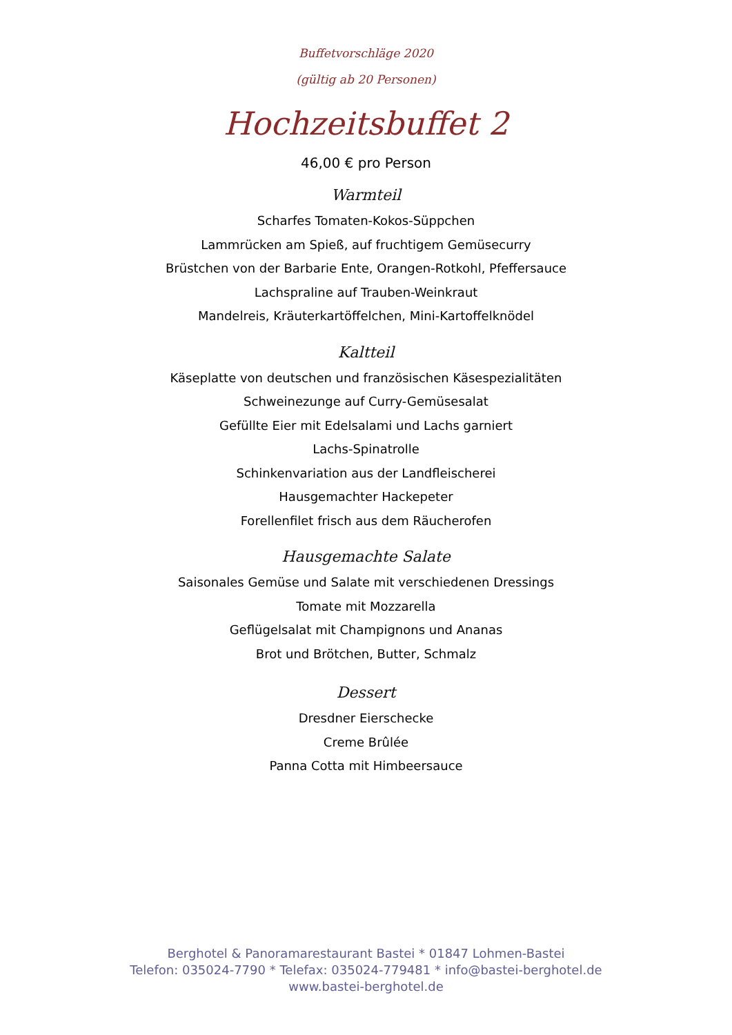Buffetvorschläge 2020
(gültig ab 20 Personen)
Hochzeitsbuffet 2
46,00 € pro Person
Warmteil
Scharfes Tomaten-Kokos-Süppchen
Lammrücken am Spieß, auf fruchtigem Gemüsecurry
Brüstchen von der Barbarie Ente, Orangen-Rotkohl, Pfeffersauce
Lachspraline auf Trauben-Weinkraut
Mandelreis, Kräuterkartöffelchen, Mini-Kartoffelknödel
Kaltteil
Käseplatte von deutschen und französischen Käsespezialitäten
Schweinezunge auf Curry-Gemüsesalat
Gefüllte Eier mit Edelsalami und Lachs garniert
Lachs-Spinatrolle
Schinkenvariation aus der Landfleischerei
Hausgemachter Hackepeter
Forellenfilet frisch aus dem Räucherofen
Hausgemachte Salate
Saisonales Gemüse und Salate mit verschiedenen Dressings
Tomate mit Mozzarella
Geflügelsalat mit Champignons und Ananas
Brot und Brötchen, Butter, Schmalz
Dessert
Dresdner Eierschecke
Creme Brûlée
Panna Cotta mit Himbeersauce
Berghotel & Panoramarestaurant Bastei * 01847 Lohmen-Bastei
Telefon: 035024-7790 * Telefax: 035024-779481 * info@bastei-berghotel.de
www.bastei-berghotel.de